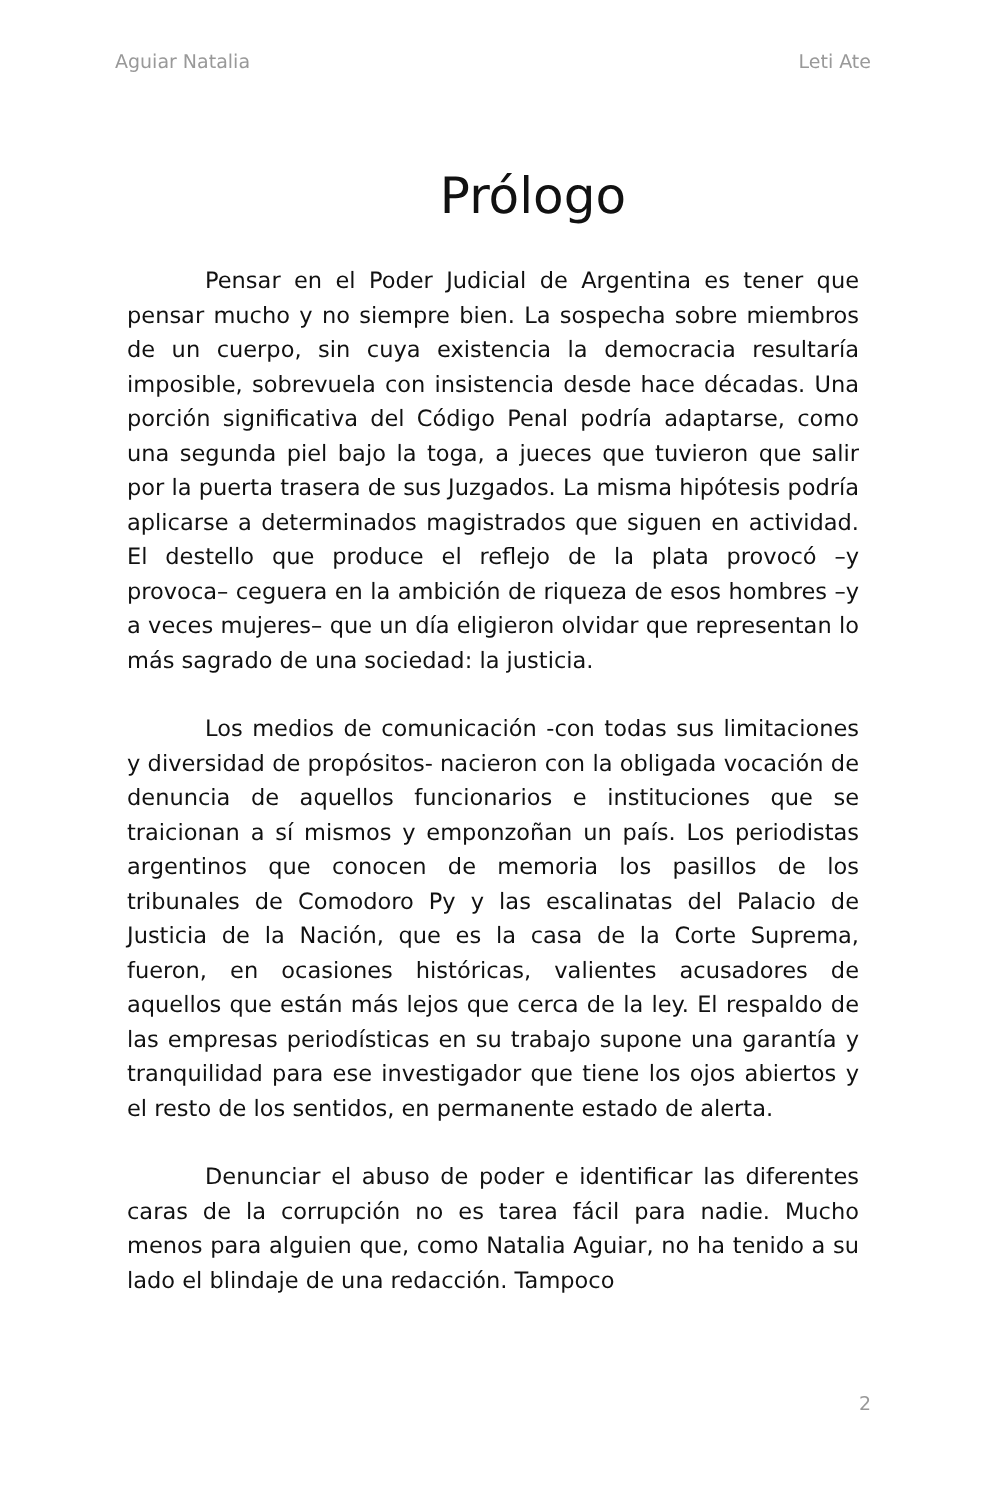Aguiar Natalia Leti Ate
Prólogo
Pensar en el Poder Judicial de Argentina es tener que pensar mucho y no siempre bien. La sospecha sobre miembros de un cuerpo, sin cuya existencia la democracia resultaría imposible, sobrevuela con insistencia desde hace décadas. Una porción significativa del Código Penal podría adaptarse, como una segunda piel bajo la toga, a jueces que tuvieron que salir por la puerta trasera de sus Juzgados. La misma hipótesis podría aplicarse a determinados magistrados que siguen en actividad. El destello que produce el reflejo de la plata provocó –y provoca– ceguera en la ambición de riqueza de esos hombres –y a veces mujeres– que un día eligieron olvidar que representan lo más sagrado de una sociedad: la justicia.
Los medios de comunicación -con todas sus limitaciones y diversidad de propósitos- nacieron con la obligada vocación de denuncia de aquellos funcionarios e instituciones que se traicionan a sí mismos y emponzoñan un país. Los periodistas argentinos que conocen de memoria los pasillos de los tribunales de Comodoro Py y las escalinatas del Palacio de Justicia de la Nación, que es la casa de la Corte Suprema, fueron, en ocasiones históricas, valientes acusadores de aquellos que están más lejos que cerca de la ley. El respaldo de las empresas periodísticas en su trabajo supone una garantía y tranquilidad para ese investigador que tiene los ojos abiertos y el resto de los sentidos, en permanente estado de alerta.
Denunciar el abuso de poder e identificar las diferentes caras de la corrupción no es tarea fácil para nadie. Mucho menos para alguien que, como Natalia Aguiar, no ha tenido a su lado el blindaje de una redacción. Tampoco
2